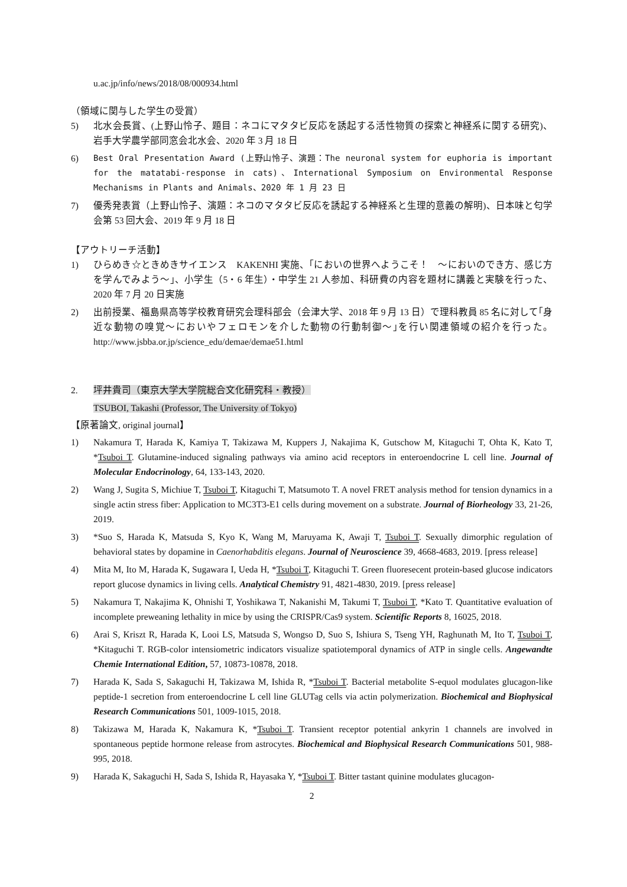u.ac.jp/info/news/2018/08/000934.html
（領域に関与した学生の受賞）
5) 北水会長賞、(上野山怜子、題目：ネコにマタタビ反応を誘起する活性物質の探索と神経系に関する研究)、岩手大学農学部同窓会北水会、2020 年 3 月 18 日
6) Best Oral Presentation Award (上野山怜子、演題：The neuronal system for euphoria is important for the matatabi-response in cats)、International Symposium on Environmental Response Mechanisms in Plants and Animals、2020 年 1 月 23 日
7) 優秀発表賞（上野山怜子、演題：ネコのマタタビ反応を誘起する神経系と生理的意義の解明)、日本味と匂学会第 53 回大会、2019 年 9 月 18 日
【アウトリーチ活動】
1) ひらめき☆ときめきサイエンス　KAKENHI 実施、｢においの世界へようこそ！　～においのでき方、感じ方を学んでみよう～｣、小学生（5・6 年生）・中学生 21 人参加、科研費の内容を題材に講義と実験を行った、2020 年 7 月 20 日実施
2) 出前授業、福島県高等学校教育研究会理科部会（会津大学、2018 年 9 月 13 日）で理科教員 85 名に対して｢身近な動物の嗅覚～においやフェロモンを介した動物の行動制御～｣を行い関連領域の紹介を行った。http://www.jsbba.or.jp/science_edu/demae/demae51.html
2. 坪井貴司（東京大学大学院総合文化研究科・教授）
TSUBOI, Takashi (Professor, The University of Tokyo)
【原著論文, original journal】
1) Nakamura T, Harada K, Kamiya T, Takizawa M, Kuppers J, Nakajima K, Gutschow M, Kitaguchi T, Ohta K, Kato T, *Tsuboi T. Glutamine-induced signaling pathways via amino acid receptors in enteroendocrine L cell line. Journal of Molecular Endocrinology, 64, 133-143, 2020.
2) Wang J, Sugita S, Michiue T, Tsuboi T, Kitaguchi T, Matsumoto T. A novel FRET analysis method for tension dynamics in a single actin stress fiber: Application to MC3T3-E1 cells during movement on a substrate. Journal of Biorheology 33, 21-26, 2019.
3) *Suo S, Harada K, Matsuda S, Kyo K, Wang M, Maruyama K, Awaji T, Tsuboi T. Sexually dimorphic regulation of behavioral states by dopamine in Caenorhabditis elegans. Journal of Neuroscience 39, 4668-4683, 2019. [press release]
4) Mita M, Ito M, Harada K, Sugawara I, Ueda H, *Tsuboi T, Kitaguchi T. Green fluoresecent protein-based glucose indicators report glucose dynamics in living cells. Analytical Chemistry 91, 4821-4830, 2019. [press release]
5) Nakamura T, Nakajima K, Ohnishi T, Yoshikawa T, Nakanishi M, Takumi T, Tsuboi T, *Kato T. Quantitative evaluation of incomplete preweaning lethality in mice by using the CRISPR/Cas9 system. Scientific Reports 8, 16025, 2018.
6) Arai S, Kriszt R, Harada K, Looi LS, Matsuda S, Wongso D, Suo S, Ishiura S, Tseng YH, Raghunath M, Ito T, Tsuboi T, *Kitaguchi T. RGB-color intensiometric indicators visualize spatiotemporal dynamics of ATP in single cells. Angewandte Chemie International Edition, 57, 10873-10878, 2018.
7) Harada K, Sada S, Sakaguchi H, Takizawa M, Ishida R, *Tsuboi T. Bacterial metabolite S-equol modulates glucagon-like peptide-1 secretion from enteroendocrine L cell line GLUTag cells via actin polymerization. Biochemical and Biophysical Research Communications 501, 1009-1015, 2018.
8) Takizawa M, Harada K, Nakamura K, *Tsuboi T. Transient receptor potential ankyrin 1 channels are involved in spontaneous peptide hormone release from astrocytes. Biochemical and Biophysical Research Communications 501, 988-995, 2018.
9) Harada K, Sakaguchi H, Sada S, Ishida R, Hayasaka Y, *Tsuboi T. Bitter tastant quinine modulates glucagon-
2